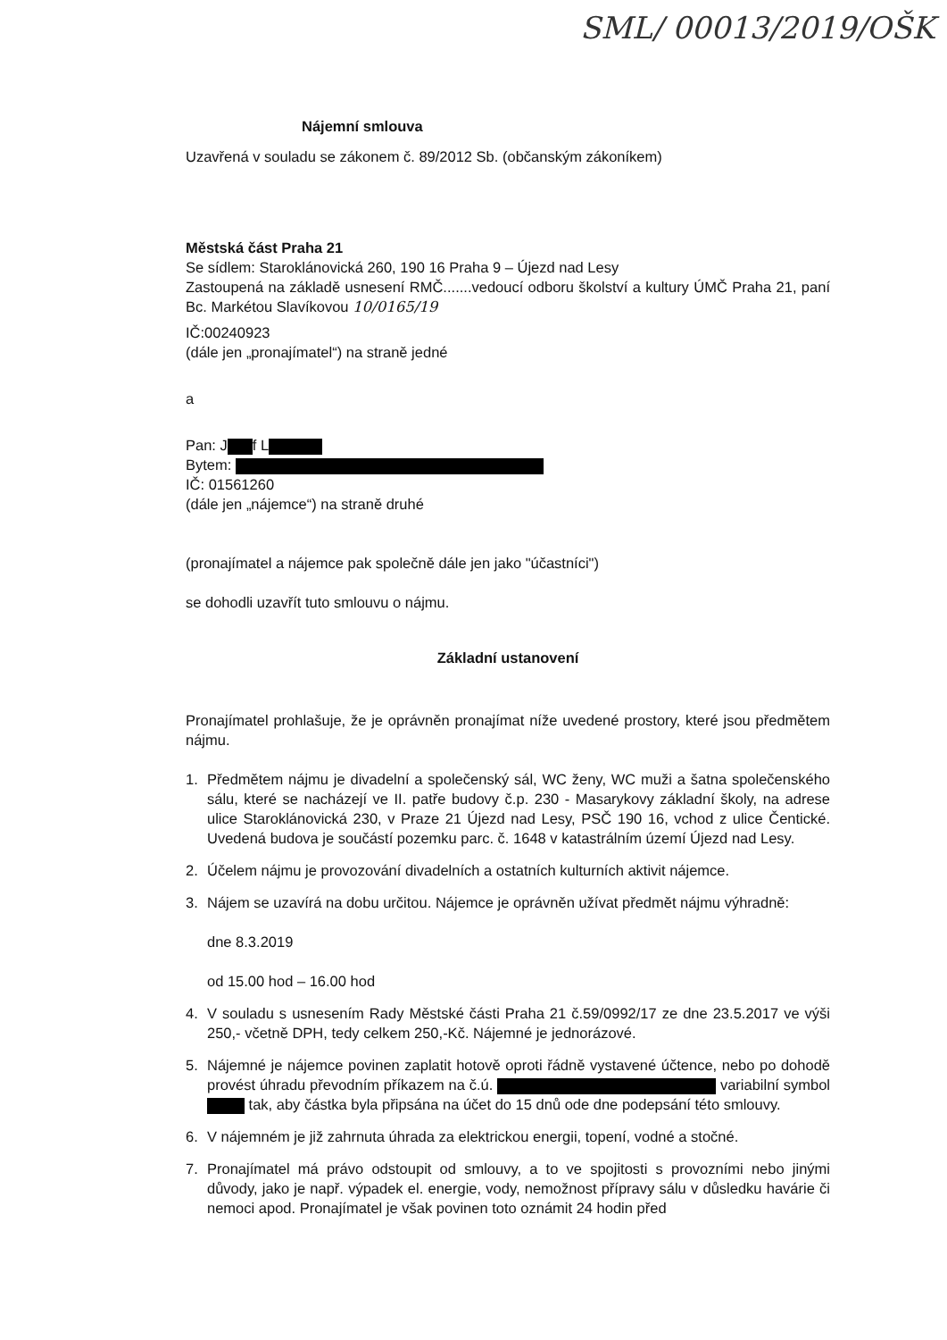SML/ 00013/2019/OŠK
Nájemní smlouva
Uzavřená v souladu se zákonem č. 89/2012 Sb. (občanským zákoníkem)
Městská část Praha 21
Se sídlem: Staroklánovická 260, 190 16 Praha 9 – Újezd nad Lesy
Zastoupená na základě usnesení RMČ.......vedoucí odboru školství a kultury ÚMČ Praha 21, paní Bc. Markétou Slavíkovou 10/0165/19
IČ:00240923
(dále jen „pronajímatel“) na straně jedné
a
Pan: J f L
Bytem:
IČ: 01561260
(dále jen „nájemce“) na straně druhé
(pronajímatel a nájemce pak společně dále jen jako "účastníci")
se dohodli uzavřít tuto smlouvu o nájmu.
Základní ustanovení
Pronajímatel prohlašuje, že je oprávněn pronajímat níže uvedené prostory, které jsou předmětem nájmu.
1. Předmětem nájmu je divadelní a společenský sál, WC ženy, WC muži a šatna společenského sálu, které se nacházejí ve II. patře budovy č.p. 230 - Masarykovy základní školy, na adrese ulice Staroklánovická 230, v Praze 21 Újezd nad Lesy, PSČ 190 16, vchod z ulice Čentické. Uvedená budova je součástí pozemku parc. č. 1648 v katastrálním území Újezd nad Lesy.
2. Účelem nájmu je provozování divadelních a ostatních kulturních aktivit nájemce.
3. Nájem se uzavírá na dobu určitou. Nájemce je oprávněn užívat předmět nájmu výhradně:
dne 8.3.2019
od 15.00 hod – 16.00 hod
4. V souladu s usnesením Rady Městské části Praha 21 č.59/0992/17 ze dne 23.5.2017 ve výši 250,- včetně DPH, tedy celkem 250,-Kč. Nájemné je jednorázové.
5. Nájemné je nájemce povinen zaplatit hotově oproti řádně vystavené účtence, nebo po dohodě provést úhradu převodním příkazem na č.ú. variabilní symbol tak, aby částka byla připsána na účet do 15 dnů ode dne podepsání této smlouvy.
6. V nájemném je již zahrnuta úhrada za elektrickou energii, topení, vodné a stočné.
7. Pronajímatel má právo odstoupit od smlouvy, a to ve spojitosti s provozními nebo jinými důvody, jako je např. výpadek el. energie, vody, nemožnost přípravy sálu v důsledku havárie či nemoci apod. Pronajímatel je však povinen toto oznámit 24 hodin před